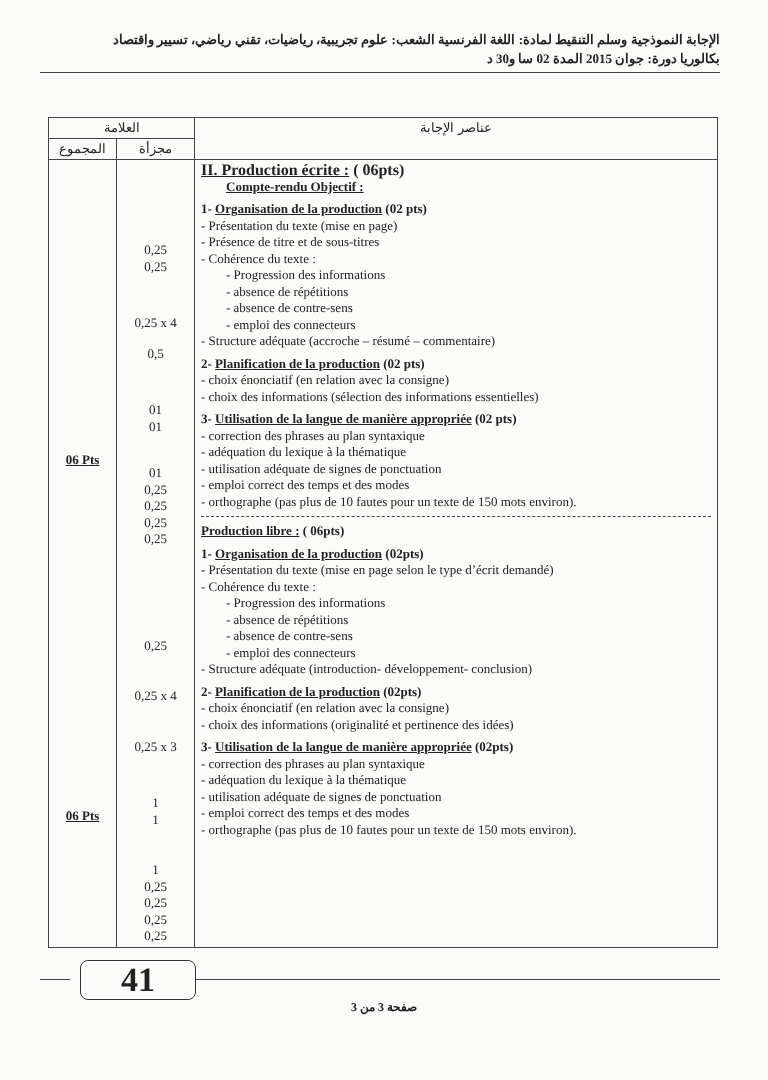الإجابة النموذجية وسلم التنقيط لمادة: اللغة الفرنسية الشعب: علوم تجريبية، رياضيات، تقني رياضي، تسيير واقتصاد
بكالوريا دورة: جوان 2015 المدة 02 سا و30 د
| العلامة | | عناصر الإجابة |
| --- | --- | --- |
| المجموع | مجزأة | |
| 06 Pts 06 Pts | 0,25 0,25 0,25 x 4 0,5 01 01 01 0,25 0,25 0,25 0,25 0,25 0,25 x 4 0,25 x 3 1 1 1 0,25 0,25 0,25 0,25 | II. Production écrite : ( 06pts) Compte-rendu Objectif : 1- Organisation de la production (02 pts) - Présentation du texte (mise en page) - Présence de titre et de sous-titres - Cohérence du texte : - Progression des informations - absence de répétitions - absence de contre-sens - emploi des connecteurs - Structure adéquate (accroche – résumé – commentaire) 2- Planification de la production (02 pts) - choix énonciatif (en relation avec la consigne) - choix des informations (sélection des informations essentielles) 3- Utilisation de la langue de manière appropriée (02 pts) - correction des phrases au plan syntaxique - adéquation du lexique à la thématique - utilisation adéquate de signes de ponctuation - emploi correct des temps et des modes - orthographe (pas plus de 10 fautes pour un texte de 150 mots environ). Production libre : ( 06pts) 1- Organisation de la production (02pts) - Présentation du texte (mise en page selon le type d’écrit demandé) - Cohérence du texte : - Progression des informations - absence de répétitions - absence de contre-sens - emploi des connecteurs - Structure adéquate (introduction- développement- conclusion) 2- Planification de la production (02pts) - choix énonciatif (en relation avec la consigne) - choix des informations (originalité et pertinence des idées) 3- Utilisation de la langue de manière appropriée (02pts) - correction des phrases au plan syntaxique - adéquation du lexique à la thématique - utilisation adéquate de signes de ponctuation - emploi correct des temps et des modes - orthographe (pas plus de 10 fautes pour un texte de 150 mots environ). |
41
صفحة 3 من 3